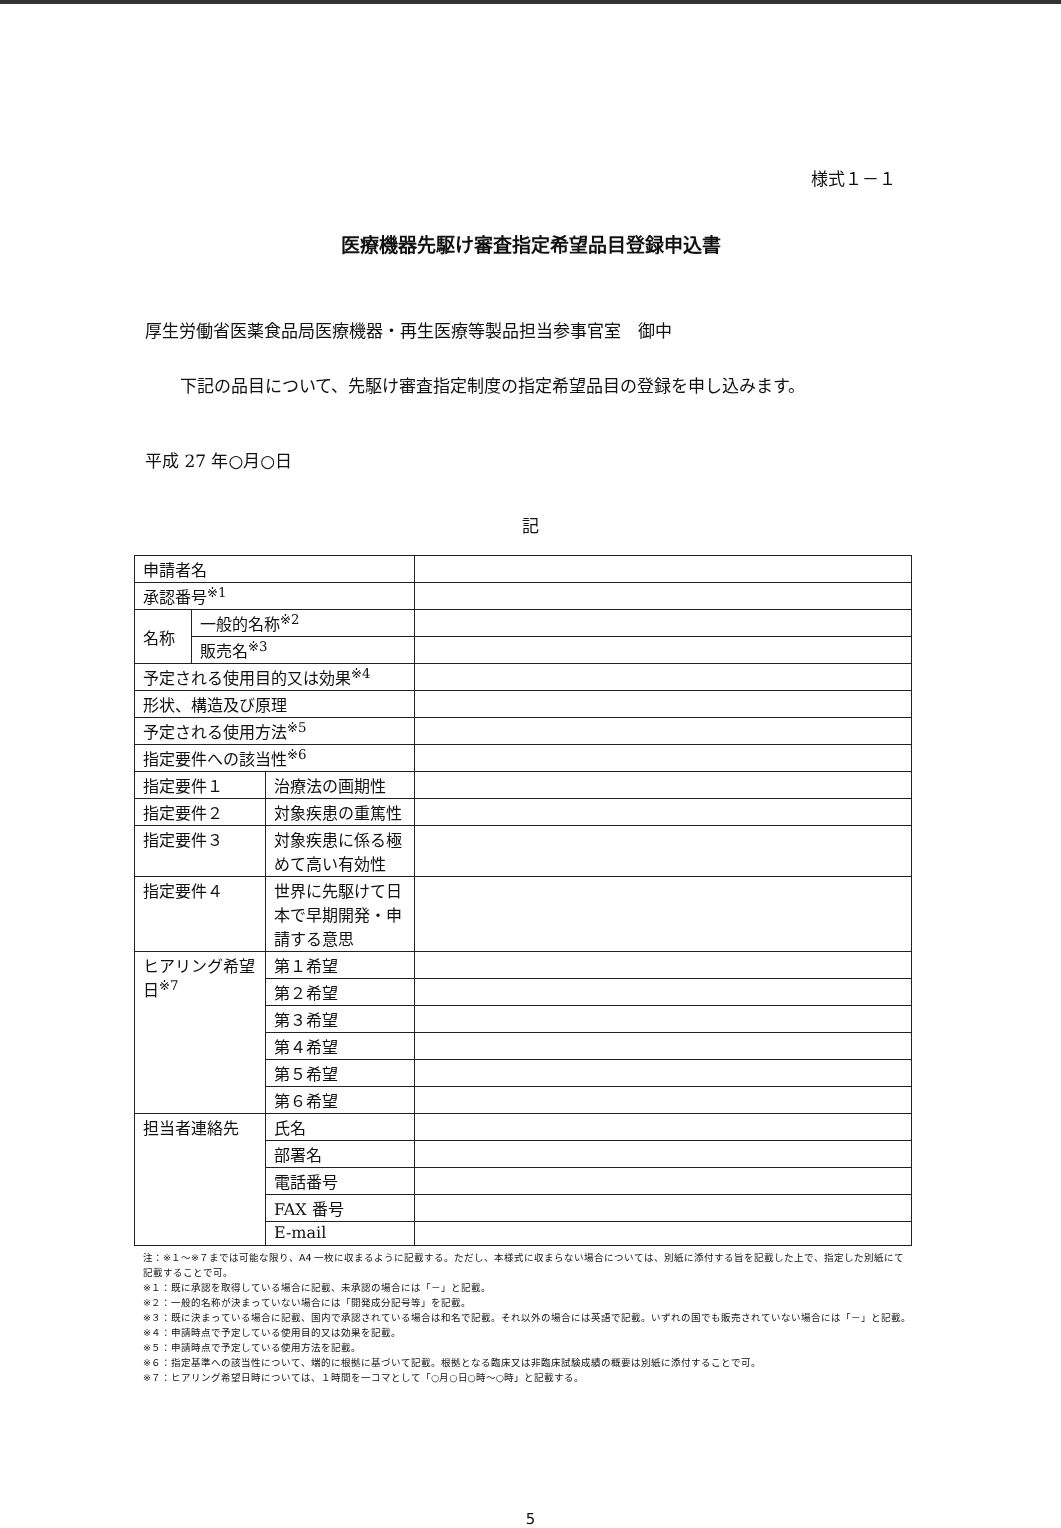様式１－１
医療機器先駆け審査指定希望品目登録申込書
厚生労働省医薬食品局医療機器・再生医療等製品担当参事官室　御中
下記の品目について、先駆け審査指定制度の指定希望品目の登録を申し込みます。
平成 27 年○月○日
記
| 申請者名 | | | |
| 承認番号<sup>※1</sup> | | | |
| 名称 | 一般的名称<sup>※2</sup> | | |
| | 販売名<sup>※3</sup> | | |
| 予定される使用目的又は効果<sup>※4</sup> | | | |
| 形状、構造及び原理 | | | |
| 予定される使用方法<sup>※5</sup> | | | |
| 指定要件への該当性<sup>※6</sup> | | | |
| 指定要件１ | | 治療法の画期性 | |
| 指定要件２ | | 対象疾患の重篤性 | |
| 指定要件３ | | 対象疾患に係る極 めて高い有効性 | |
| 指定要件４ | | 世界に先駆けて日 本で早期開発・申 請する意思 | |
| ヒアリング希望 日<sup>※7</sup> | | 第１希望 | |
| | | 第２希望 | |
| | | 第３希望 | |
| | | 第４希望 | |
| | | 第５希望 | |
| | | 第６希望 | |
| 担当者連絡先 | | 氏名 | |
| | | 部署名 | |
| | | 電話番号 | |
| | | FAX 番号 | |
| | | E-mail | |
注：※１～※７までは可能な限り、A4 一枚に収まるように記載する。ただし、本様式に収まらない場合については、別紙に添付する旨を記載した上で、指定した別紙にて記載することで可。
※１：既に承認を取得している場合に記載、未承認の場合には「－」と記載。
※２：一般的名称が決まっていない場合には「開発成分記号等」を記載。
※３：既に決まっている場合に記載、国内で承認されている場合は和名で記載。それ以外の場合には英語で記載。いずれの国でも販売されていない場合には「－」と記載。
※４：申請時点で予定している使用目的又は効果を記載。
※５：申請時点で予定している使用方法を記載。
※６：指定基準への該当性について、端的に根拠に基づいて記載。根拠となる臨床又は非臨床試験成績の概要は別紙に添付することで可。
※７：ヒアリング希望日時については、１時間を一コマとして「○月○日○時～○時」と記載する。
5